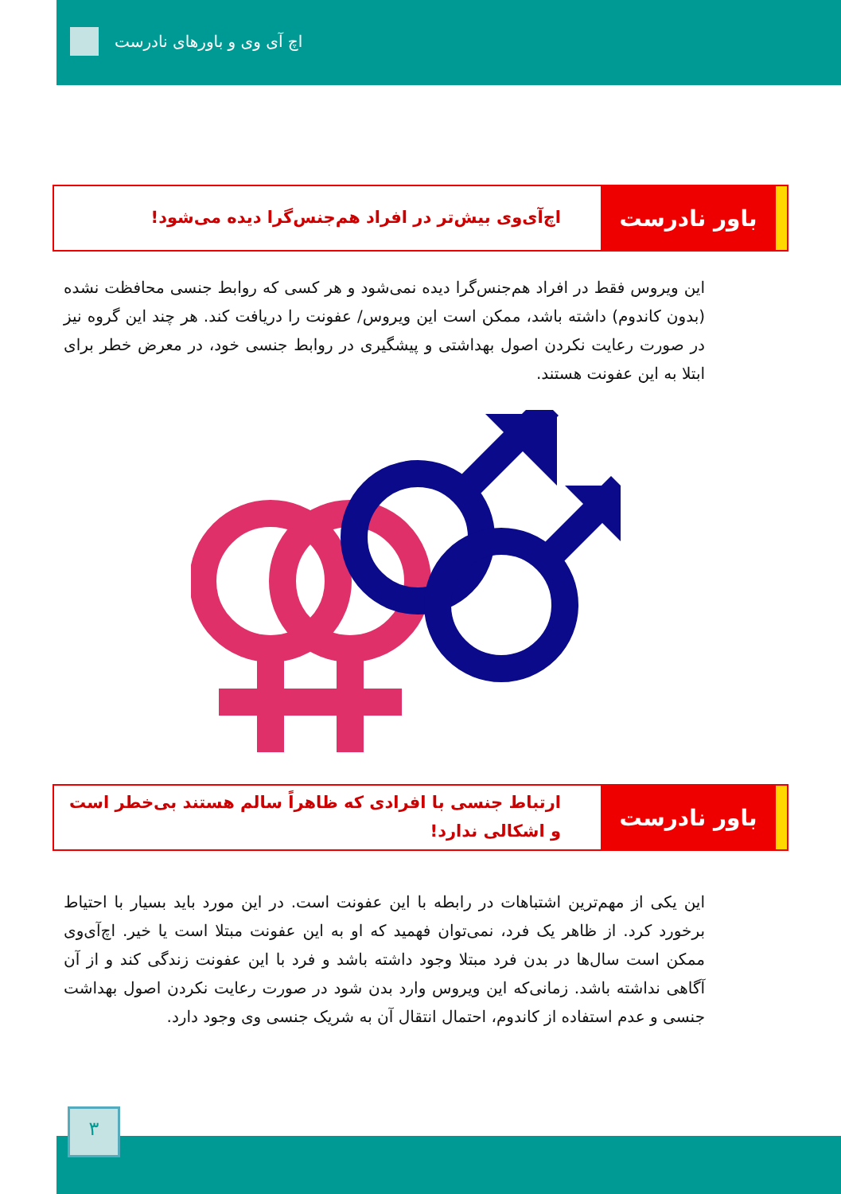اچ آی وی و باورهای نادرست
باور نادرست
اچ‌آی‌وی بیش‌تر در افراد هم‌جنس‌گرا دیده می‌شود!
این ویروس فقط در افراد هم‌جنس‌گرا دیده نمی‌شود و هر کسی که روابط جنسی محافظت نشده (بدون کاندوم) داشته باشد، ممکن است این ویروس/ عفونت را دریافت کند. هر چند این گروه نیز در صورت رعایت نکردن اصول بهداشتی و پیشگیری در روابط جنسی خود، در معرض خطر برای ابتلا به این عفونت هستند.
باور نادرست
ارتباط جنسی با افرادی که ظاهراً سالم هستند بی‌خطر است و اشکالی ندارد!
این یکی از مهم‌ترین اشتباهات در رابطه با این عفونت است. در این مورد باید بسیار با احتیاط برخورد کرد. از ظاهر یک فرد، نمی‌توان فهمید که او به این عفونت مبتلا است یا خیر. اچ‌آی‌وی ممکن است سال‌ها در بدن فرد مبتلا وجود داشته باشد و فرد با این عفونت زندگی کند و از آن آگاهی نداشته باشد. زمانی‌که این ویروس وارد بدن شود در صورت رعایت نکردن اصول بهداشت جنسی و عدم استفاده از کاندوم، احتمال انتقال آن به شریک جنسی وی وجود دارد.
۳